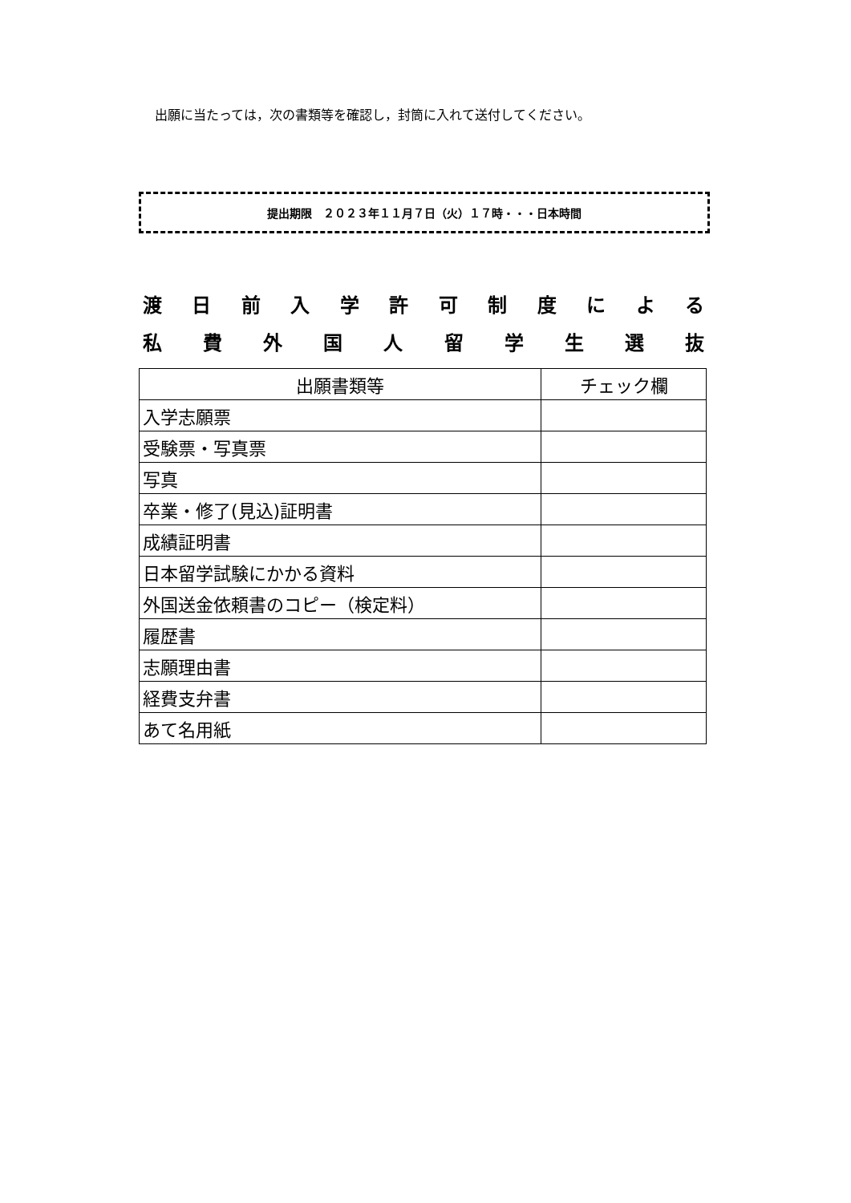出願に当たっては，次の書類等を確認し，封筒に入れて送付してください。
提出期限　２０２３年１１月７日（火）１７時・・・日本時間
渡日前入学許可制度による
私費外国人留学生選抜
| 出願書類等 | チェック欄 |
| --- | --- |
| 入学志願票 | |
| 受験票・写真票 | |
| 写真 | |
| 卒業・修了(見込)証明書 | |
| 成績証明書 | |
| 日本留学試験にかかる資料 | |
| 外国送金依頼書のコピー（検定料） | |
| 履歴書 | |
| 志願理由書 | |
| 経費支弁書 | |
| あて名用紙 | |